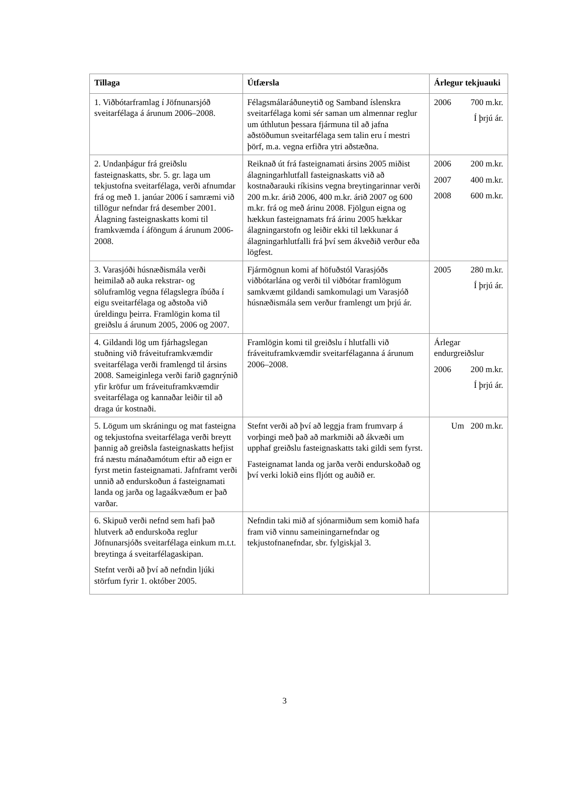| Tillaga | Útfærsla | Árlegur tekjuauki |
| --- | --- | --- |
| 1. Viðbótarframlag í Jöfnunarsjóð sveitarfélaga á árunum 2006–2008. | Félagsmálaráðuneytið og Samband íslenskra sveitarfélaga komi sér saman um almennar reglur um úthlutun þessara fjármuna til að jafna aðstöðumun sveitarfélaga sem talin eru í mestri þörf, m.a. vegna erfiðra ytri aðstæðna. | 2006 700 m.kr. Í þrjú ár. |
| 2. Undanþágur frá greiðslu fasteignaskatts, sbr. 5. gr. laga um tekjustofna sveitarfélaga, verði afnumdar frá og með 1. janúar 2006 í samræmi við tillögur nefndar frá desember 2001. Álagning fasteignaskatts komi til framkvæmda í áföngum á árunum 2006-2008. | Reiknað út frá fasteignamati ársins 2005 miðist álagningarhlutfall fasteignaskatts við að kostnaðarauki ríkisins vegna breytingarinnar verði 200 m.kr. árið 2006, 400 m.kr. árið 2007 og 600 m.kr. frá og með árinu 2008. Fjölgun eigna og hækkun fasteignamats frá árinu 2005 hækkar álagningarstofn og leiðir ekki til lækkunar á álagningarhlutfalli frá því sem ákveðið verður eða lögfest. | 2006 200 m.kr. 2007 400 m.kr. 2008 600 m.kr. |
| 3. Varasjóði húsnæðismála verði heimilað að auka rekstrar- og söluframlög vegna félagslegra íbúða í eigu sveitarfélaga og aðstoða við úreldingu þeirra. Framlögin koma til greiðslu á árunum 2005, 2006 og 2007. | Fjármögnun komi af höfuðstól Varasjóðs viðbótarlána og verði til viðbótar framlögum samkvæmt gildandi samkomulagi um Varasjóð húsnæðismála sem verður framlengt um þrjú ár. | 2005 280 m.kr. Í þrjú ár. |
| 4. Gildandi lög um fjárhagslegan stuðning við fráveituframkvæmdir sveitarfélaga verði framlengd til ársins 2008. Sameiginlega verði farið gagnrýnið yfir kröfur um fráveituframkvæmdir sveitarfélaga og kannaðar leiðir til að draga úr kostnaði. | Framlögin komi til greiðslu í hlutfalli við fráveituframkvæmdir sveitarfélaganna á árunum 2006–2008. | Árlegar endurgreiðslur 2006 200 m.kr. Í þrjú ár. |
| 5. Lögum um skráningu og mat fasteigna og tekjustofna sveitarfélaga verði breytt þannig að greiðsla fasteignaskatts hefjist frá næstu mánaðamótum eftir að eign er fyrst metin fasteignamati. Jafnframt verði unnið að endurskoðun á fasteignamati landa og jarða og lagaákvæðum er það varðar. | Stefnt verði að því að leggja fram frumvarp á vorþingi með það að markmiði að ákvæði um upphaf greiðslu fasteignaskatts taki gildi sem fyrst. Fasteignamat landa og jarða verði endurskoðað og því verki lokið eins fljótt og auðið er. | Um 200 m.kr. |
| 6. Skipuð verði nefnd sem hafi það hlutverk að endurskoða reglur Jöfnunarsjóðs sveitarfélaga einkum m.t.t. breytinga á sveitarfélagaskipan. Stefnt verði að því að nefndin ljúki störfum fyrir 1. október 2005. | Nefndin taki mið af sjónarmiðum sem komið hafa fram við vinnu sameiningarnefndar og tekjustofnanefndar, sbr. fylgiskjal 3. | |
3